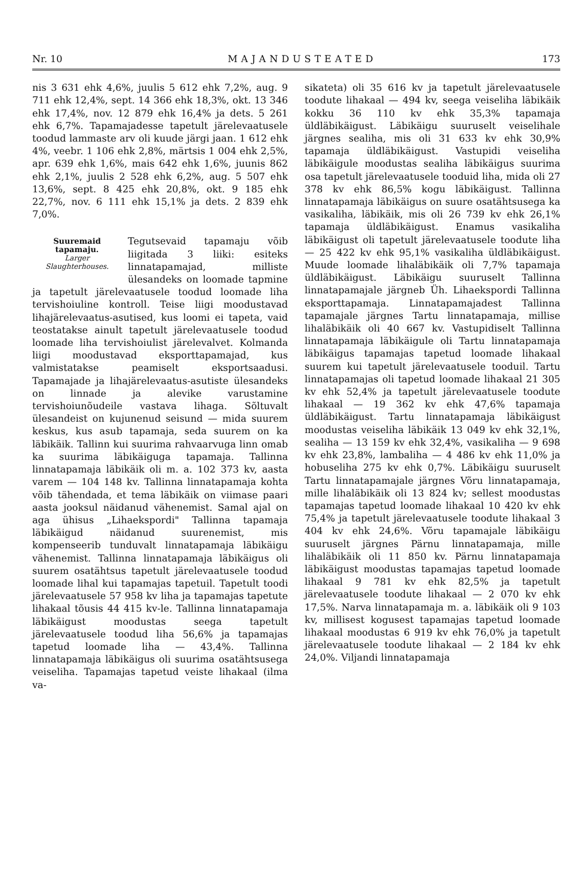Nr. 10 MAJANDUSTEATED 173
nis 3 631 ehk 4,6%, juulis 5 612 ehk 7,2%, aug. 9 711 ehk 12,4%, sept. 14 366 ehk 18,3%, okt. 13 346 ehk 17,4%, nov. 12 879 ehk 16,4% ja dets. 5 261 ehk 6,7%. Tapamajadesse tapetult järelevaatusele toodud lammaste arv oli kuude järgi jaan. 1 612 ehk 4%, veebr. 1 106 ehk 2,8%, märtsis 1 004 ehk 2,5%, apr. 639 ehk 1,6%, mais 642 ehk 1,6%, juunis 862 ehk 2,1%, juulis 2 528 ehk 6,2%, aug. 5 507 ehk 13,6%, sept. 8 425 ehk 20,8%, okt. 9 185 ehk 22,7%, nov. 6 111 ehk 15,1% ja dets. 2 839 ehk 7,0%.
Suuremaid tapamaju.
Larger Slaughterhouses. Tegutsevaid tapamaju võib liigitada 3 liiki: esiteks linnatapamajad, milliste ülesandeks on loomade tapmine ja tapetult järelevaatusele toodud loomade liha tervishoiuline kontroll. Teise liigi moodustavad lihajärelevaatus-asutised, kus loomi ei tapeta, vaid teostatakse ainult tapetult järelevaatusele toodud loomade liha tervishoiulist järelevalvet. Kolmanda liigi moodustavad eksporttapamajad, kus valmistatakse peamiselt eksportsaadusi. Tapamajade ja lihajärelevaatus-asutiste ülesandeks on linnade ja alevike varustamine tervishoiunõudeile vastava lihaga. Sõltuvalt ülesandeist on kujunenud seisund — mida suurem keskus, kus asub tapamaja, seda suurem on ka läbikäik. Tallinn kui suurima rahvaarvuga linn omab ka suurima läbikäiguga tapamaja. Tallinna linnatapamaja läbikäik oli m. a. 102 373 kv, aasta varem — 104 148 kv. Tallinna linnatapamaja kohta võib tähendada, et tema läbikäik on viimase paari aasta jooksul näidanud vähenemist. Samal ajal on aga ühisus „Lihaekspordi" Tallinna tapamaja läbikäigud näidanud suurenemist, mis kompenseerib tunduvalt linnatapamaja läbikäigu vähenemist. Tallinna linnatapamaja läbikäigus oli suurem osatähtsus tapetult järelevaatusele toodud loomade lihal kui tapamajas tapetuil. Tapetult toodi järelevaatusele 57 958 kv liha ja tapamajas tapetute lihakaal tõusis 44 415 kv-le. Tallinna linnatapamaja läbikäigust moodustas seega tapetult järelevaatusele toodud liha 56,6% ja tapamajas tapetud loomade liha — 43,4%. Tallinna linnatapamaja läbikäigus oli suurima osatähtsusega veiseliha. Tapamajas tapetud veiste lihakaal (ilma va-
sikateta) oli 35 616 kv ja tapetult järelevaatusele toodute lihakaal — 494 kv, seega veiseliha läbikäik kokku 36 110 kv ehk 35,3% tapamaja üldläbikäigust. Läbikäigu suuruselt veiselihale järgnes sealiha, mis oli 31 633 kv ehk 30,9% tapamaja üldläbikäigust. Vastupidi veiseliha läbikäigule moodustas sealiha läbikäigus suurima osa tapetult järelevaatusele tooduid liha, mida oli 27 378 kv ehk 86,5% kogu läbikäigust. Tallinna linnatapamaja läbikäigus on suure osatähtsusega ka vasikaliha, läbikäik, mis oli 26 739 kv ehk 26,1% tapamaja üldläbikäigust. Enamus vasikaliha läbikäigust oli tapetult järelevaatusele toodute liha — 25 422 kv ehk 95,1% vasikaliha üldläbikäigust. Muude loomade lihaläbikäik oli 7,7% tapamaja üldläbikäigust. Läbikäigu suuruselt Tallinna linnatapamajale järgneb Üh. Lihaekspordi Tallinna eksporttapamaja. Linnatapamajadest Tallinna tapamajale järgnes Tartu linnatapamaja, millise lihaläbikäik oli 40 667 kv. Vastupidiselt Tallinna linnatapamaja läbikäigule oli Tartu linnatapamaja läbikäigus tapamajas tapetud loomade lihakaal suurem kui tapetult järelevaatusele tooduil. Tartu linnatapamajas oli tapetud loomade lihakaal 21 305 kv ehk 52,4% ja tapetult järelevaatusele toodute lihakaal — 19 362 kv ehk 47,6% tapamaja üldläbikäigust. Tartu linnatapamaja läbikäigust moodustas veiseliha läbikäik 13 049 kv ehk 32,1%, sealiha — 13 159 kv ehk 32,4%, vasikaliha — 9 698 kv ehk 23,8%, lambaliha — 4 486 kv ehk 11,0% ja hobuseliha 275 kv ehk 0,7%. Läbikäigu suuruselt Tartu linnatapamajale järgnes Võru linnatapamaja, mille lihaläbikäik oli 13 824 kv; sellest moodustas tapamajas tapetud loomade lihakaal 10 420 kv ehk 75,4% ja tapetult järelevaatusele toodute lihakaal 3 404 kv ehk 24,6%. Võru tapamajale läbikäigu suuruselt järgnes Pärnu linnatapamaja, mille lihaläbikäik oli 11 850 kv. Pärnu linnatapamaja läbikäigust moodustas tapamajas tapetud loomade lihakaal 9 781 kv ehk 82,5% ja tapetult järelevaatusele toodute lihakaal — 2 070 kv ehk 17,5%. Narva linnatapamaja m. a. läbikäik oli 9 103 kv, millisest kogusest tapamajas tapetud loomade lihakaal moodustas 6 919 kv ehk 76,0% ja tapetult järelevaatusele toodute lihakaal — 2 184 kv ehk 24,0%. Viljandi linnatapamaja